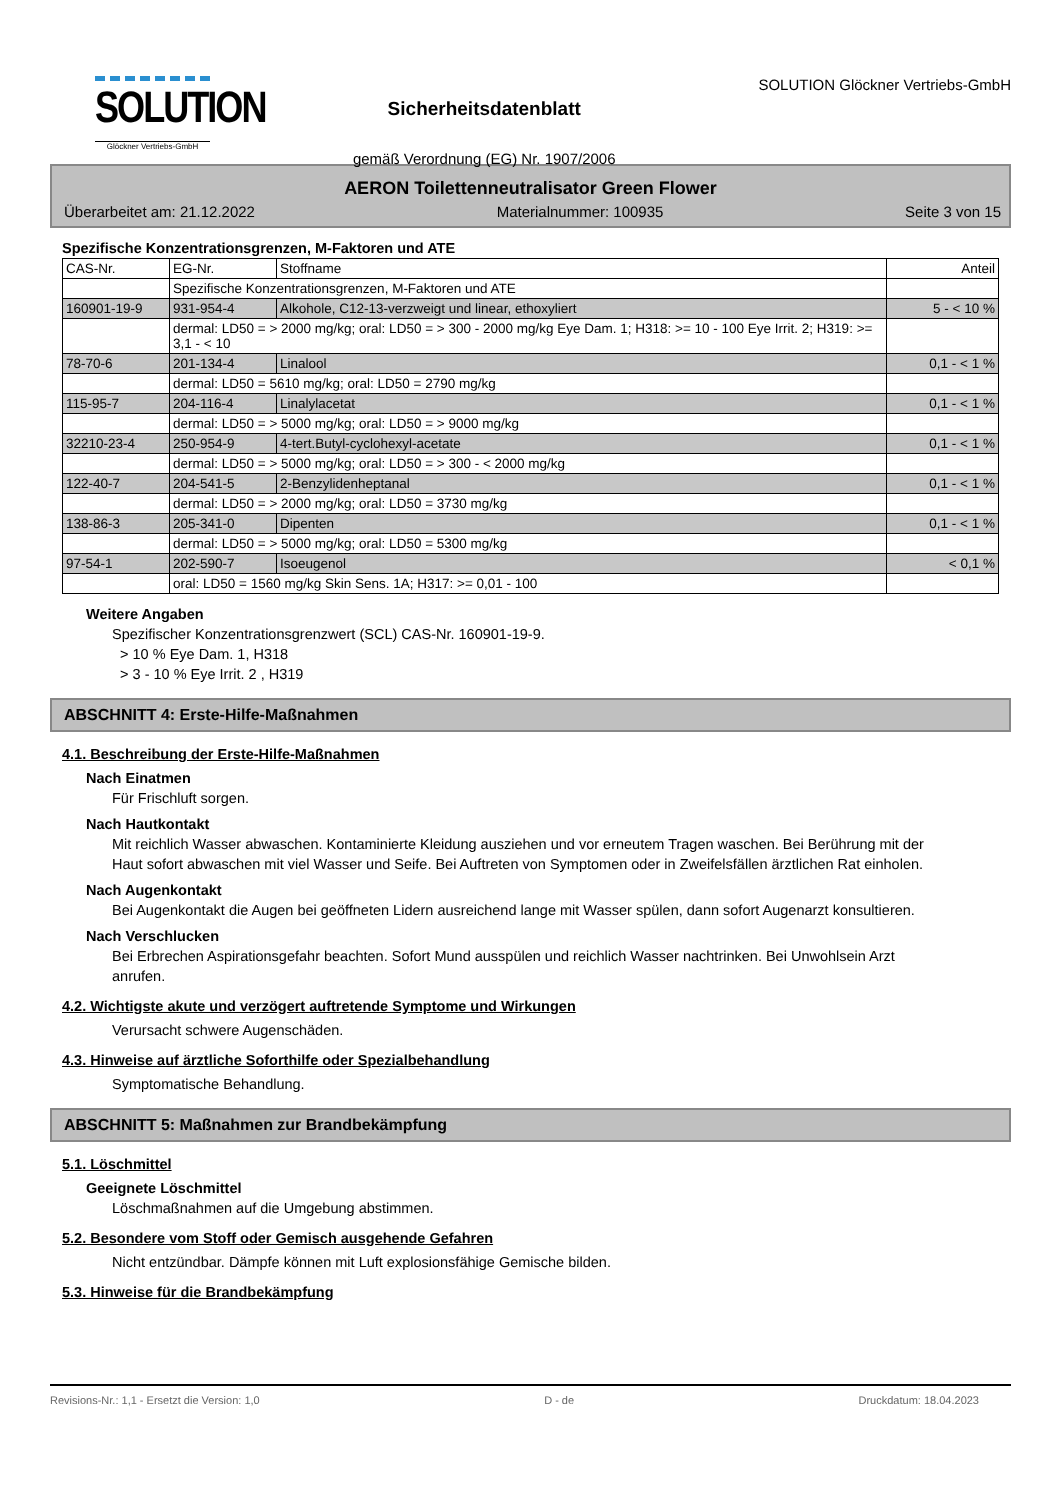SOLUTION
Glöckner Vertriebs-GmbH
Sicherheitsdatenblatt
gemäß Verordnung (EG) Nr. 1907/2006
SOLUTION Glöckner Vertriebs-GmbH
AERON Toilettenneutralisator Green Flower
Überarbeitet am: 21.12.2022 Materialnummer: 100935 Seite 3 von 15
Spezifische Konzentrationsgrenzen, M-Faktoren und ATE
| CAS-Nr. | EG-Nr. | Stoffname | Anteil |
| | Spezifische Konzentrationsgrenzen, M-Faktoren und ATE | | |
| 160901-19-9 | 931-954-4 | Alkohole, C12-13-verzweigt und linear, ethoxyliert | 5 - < 10 % |
| | dermal: LD50 = > 2000 mg/kg; oral: LD50 = > 300 - 2000 mg/kg Eye Dam. 1; H318: >= 10 - 100 Eye Irrit. 2; H319: >= 3,1 - < 10 | | |
| 78-70-6 | 201-134-4 | Linalool | 0,1 - < 1 % |
| | dermal: LD50 = 5610 mg/kg; oral: LD50 = 2790 mg/kg | | |
| 115-95-7 | 204-116-4 | Linalylacetat | 0,1 - < 1 % |
| | dermal: LD50 = > 5000 mg/kg; oral: LD50 = > 9000 mg/kg | | |
| 32210-23-4 | 250-954-9 | 4-tert.Butyl-cyclohexyl-acetate | 0,1 - < 1 % |
| | dermal: LD50 = > 5000 mg/kg; oral: LD50 = > 300 - < 2000 mg/kg | | |
| 122-40-7 | 204-541-5 | 2-Benzylidenheptanal | 0,1 - < 1 % |
| | dermal: LD50 = > 2000 mg/kg; oral: LD50 = 3730 mg/kg | | |
| 138-86-3 | 205-341-0 | Dipenten | 0,1 - < 1 % |
| | dermal: LD50 = > 5000 mg/kg; oral: LD50 = 5300 mg/kg | | |
| 97-54-1 | 202-590-7 | Isoeugenol | < 0,1 % |
| | oral: LD50 = 1560 mg/kg Skin Sens. 1A; H317: >= 0,01 - 100 | | |
Weitere Angaben
Spezifischer Konzentrationsgrenzwert (SCL) CAS-Nr. 160901-19-9.
> 10 % Eye Dam. 1, H318
> 3 - 10 % Eye Irrit. 2 , H319
ABSCHNITT 4: Erste-Hilfe-Maßnahmen
4.1. Beschreibung der Erste-Hilfe-Maßnahmen
Nach Einatmen
Für Frischluft sorgen.
Nach Hautkontakt
Mit reichlich Wasser abwaschen. Kontaminierte Kleidung ausziehen und vor erneutem Tragen waschen. Bei Berührung mit der Haut sofort abwaschen mit viel Wasser und Seife. Bei Auftreten von Symptomen oder in Zweifelsfällen ärztlichen Rat einholen.
Nach Augenkontakt
Bei Augenkontakt die Augen bei geöffneten Lidern ausreichend lange mit Wasser spülen, dann sofort Augenarzt konsultieren.
Nach Verschlucken
Bei Erbrechen Aspirationsgefahr beachten. Sofort Mund ausspülen und reichlich Wasser nachtrinken. Bei Unwohlsein Arzt anrufen.
4.2. Wichtigste akute und verzögert auftretende Symptome und Wirkungen
Verursacht schwere Augenschäden.
4.3. Hinweise auf ärztliche Soforthilfe oder Spezialbehandlung
Symptomatische Behandlung.
ABSCHNITT 5: Maßnahmen zur Brandbekämpfung
5.1. Löschmittel
Geeignete Löschmittel
Löschmaßnahmen auf die Umgebung abstimmen.
5.2. Besondere vom Stoff oder Gemisch ausgehende Gefahren
Nicht entzündbar. Dämpfe können mit Luft explosionsfähige Gemische bilden.
5.3. Hinweise für die Brandbekämpfung
Revisions-Nr.: 1,1 - Ersetzt die Version: 1,0 D - de Druckdatum: 18.04.2023